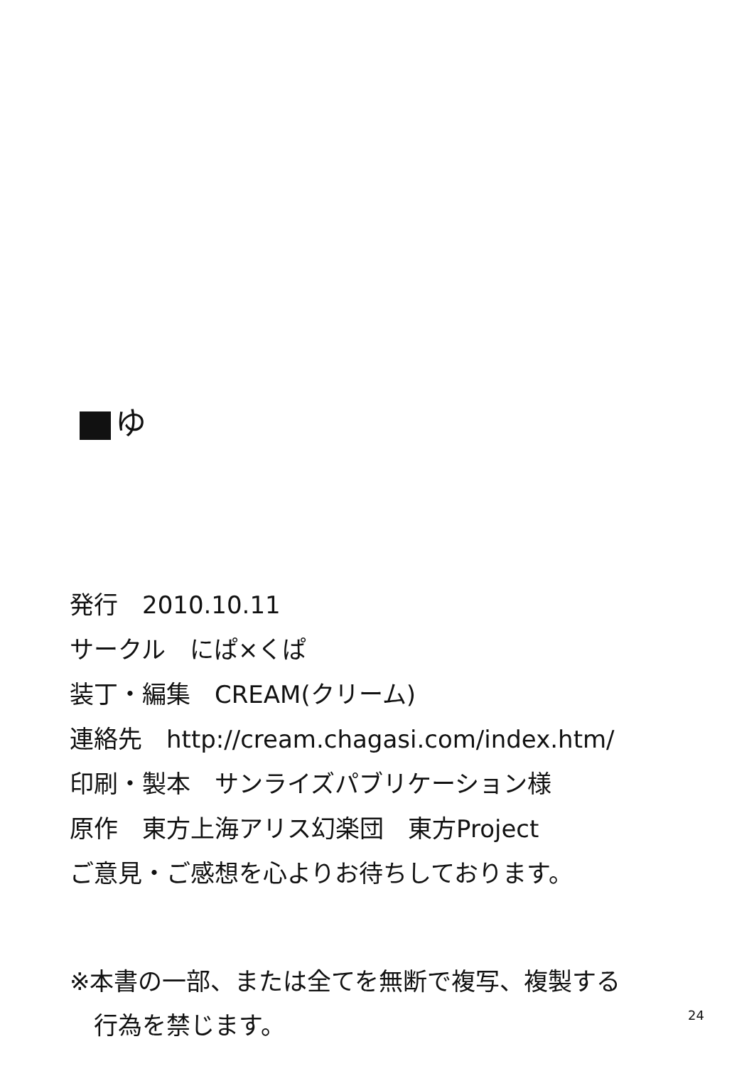ゆ
発行　2010.10.11
サークル　にぱ×くぱ
装丁・編集　CREAM(クリーム)
連絡先　http://cream.chagasi.com/index.htm/
印刷・製本　サンライズパブリケーション様
原作　東方上海アリス幻楽団　東方Project
ご意見・ご感想を心よりお待ちしております。
※本書の一部、または全てを無断で複写、複製する
　行為を禁じます。
24